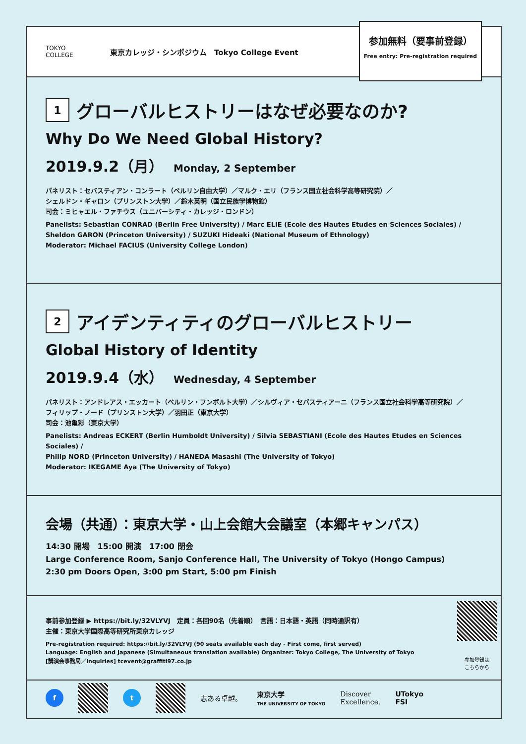TOKYO
COLLEGE
東京カレッジ・シンポジウム　Tokyo College Event
参加無料（要事前登録）
Free entry: Pre-registration required
1 グローバルヒストリーはなぜ必要なのか?
Why Do We Need Global History?
2019.9.2（月） Monday, 2 September
パネリスト：セバスティアン・コンラート（ベルリン自由大学）／マルク・エリ（フランス国立社会科学高等研究院）／
シェルドン・ギャロン（プリンストン大学）／鈴木英明（国立民族学博物館）
司会：ミヒャエル・ファチウス（ユニバーシティ・カレッジ・ロンドン）
Panelists: Sebastian CONRAD (Berlin Free University) / Marc ELIE (Ecole des Hautes Etudes en Sciences Sociales) /
Sheldon GARON (Princeton University) / SUZUKI Hideaki (National Museum of Ethnology)
Moderator: Michael FACIUS (University College London)
2 アイデンティティのグローバルヒストリー
Global History of Identity
2019.9.4（水） Wednesday, 4 September
パネリスト：アンドレアス・エッカート（ベルリン・フンボルト大学）／シルヴィア・セバスティアーニ（フランス国立社会科学高等研究院）／
フィリップ・ノード（プリンストン大学）／羽田正（東京大学）
司会：池亀彩（東京大学）
Panelists: Andreas ECKERT (Berlin Humboldt University) / Silvia SEBASTIANI (Ecole des Hautes Etudes en Sciences Sociales) /
Philip NORD (Princeton University) / HANEDA Masashi (The University of Tokyo)
Moderator: IKEGAME Aya (The University of Tokyo)
会場（共通）：東京大学・山上会館大会議室（本郷キャンパス）
14:30 開場　15:00 開演　17:00 閉会
Large Conference Room, Sanjo Conference Hall, The University of Tokyo (Hongo Campus)
2:30 pm Doors Open, 3:00 pm Start, 5:00 pm Finish
事前参加登録 ▶ https://bit.ly/32VLYVJ　定員：各回90名（先着順）　言語：日本語・英語（同時通訳有）
主催：東京大学国際高等研究所東京カレッジ
Pre-registration required: https://bit.ly/32VLYVJ (90 seats available each day - First come, first served)
Language: English and Japanese (Simultaneous translation available) Organizer: Tokyo College, The University of Tokyo
[講演会事務局／Inquiries] tcevent@graffiti97.co.jp
参加登録は
こちらから
f t
志ある卓越。
東京大学
THE UNIVERSITY OF TOKYO
Discover
Excellence.
UTokyo
FSI